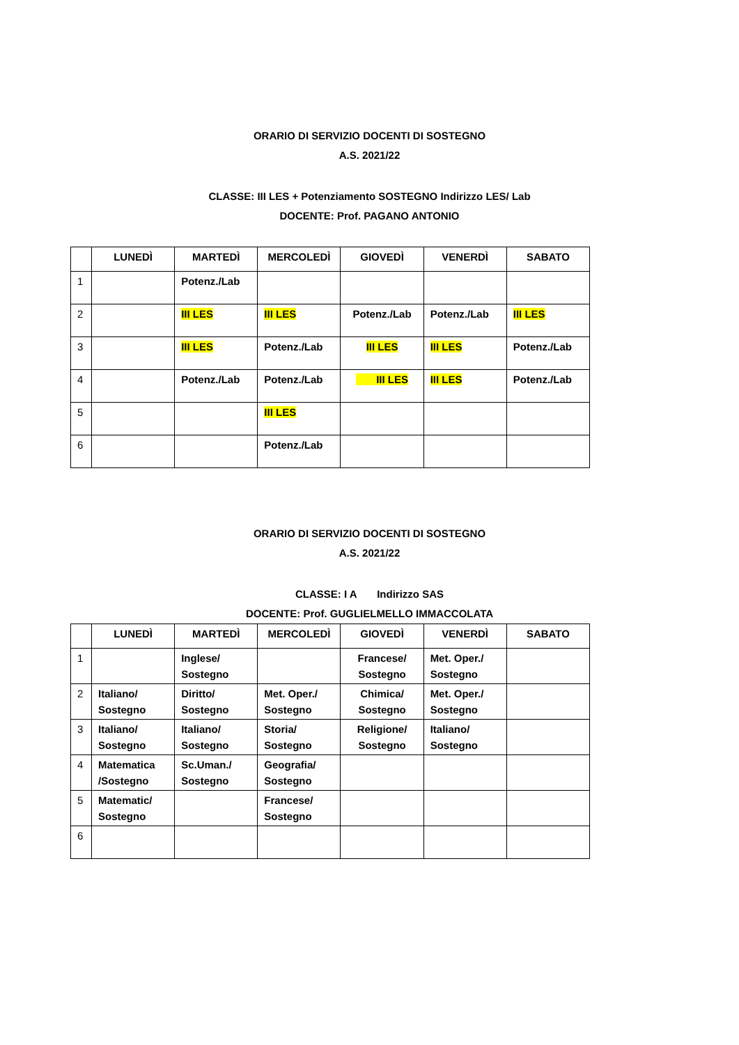ORARIO DI SERVIZIO DOCENTI DI SOSTEGNO
A.S. 2021/22
CLASSE: III LES + Potenziamento SOSTEGNO Indirizzo LES/ Lab
DOCENTE: Prof. PAGANO ANTONIO
| | LUNEDÌ | MARTEDÌ | MERCOLEDÌ | GIOVEDÌ | VENERDÌ | SABATO |
| --- | --- | --- | --- | --- | --- | --- |
| 1 | | Potenz./Lab | | | | |
| 2 | | III LES | III LES | Potenz./Lab | Potenz./Lab | III LES |
| 3 | | III LES | Potenz./Lab | III LES | III LES | Potenz./Lab |
| 4 | | Potenz./Lab | Potenz./Lab | III LES | III LES | Potenz./Lab |
| 5 | | | III LES | | | |
| 6 | | | Potenz./Lab | | | |
ORARIO DI SERVIZIO DOCENTI DI SOSTEGNO
A.S. 2021/22
CLASSE: I A Indirizzo SAS
DOCENTE: Prof. GUGLIELMELLO IMMACCOLATA
| | LUNEDÌ | MARTEDÌ | MERCOLEDÌ | GIOVEDÌ | VENERDÌ | SABATO |
| --- | --- | --- | --- | --- | --- | --- |
| 1 | | Inglese/ Sostegno | | Francese/ Sostegno | Met. Oper./ Sostegno | |
| 2 | Italiano/ Sostegno | Diritto/ Sostegno | Met. Oper./ Sostegno | Chimica/ Sostegno | Met. Oper./ Sostegno | |
| 3 | Italiano/ Sostegno | Italiano/ Sostegno | Storia/ Sostegno | Religione/ Sostegno | Italiano/ Sostegno | |
| 4 | Matematica /Sostegno | Sc.Uman./ Sostegno | Geografia/ Sostegno | | | |
| 5 | Matematic/ Sostegno | | Francese/ Sostegno | | | |
| 6 | | | | | | |